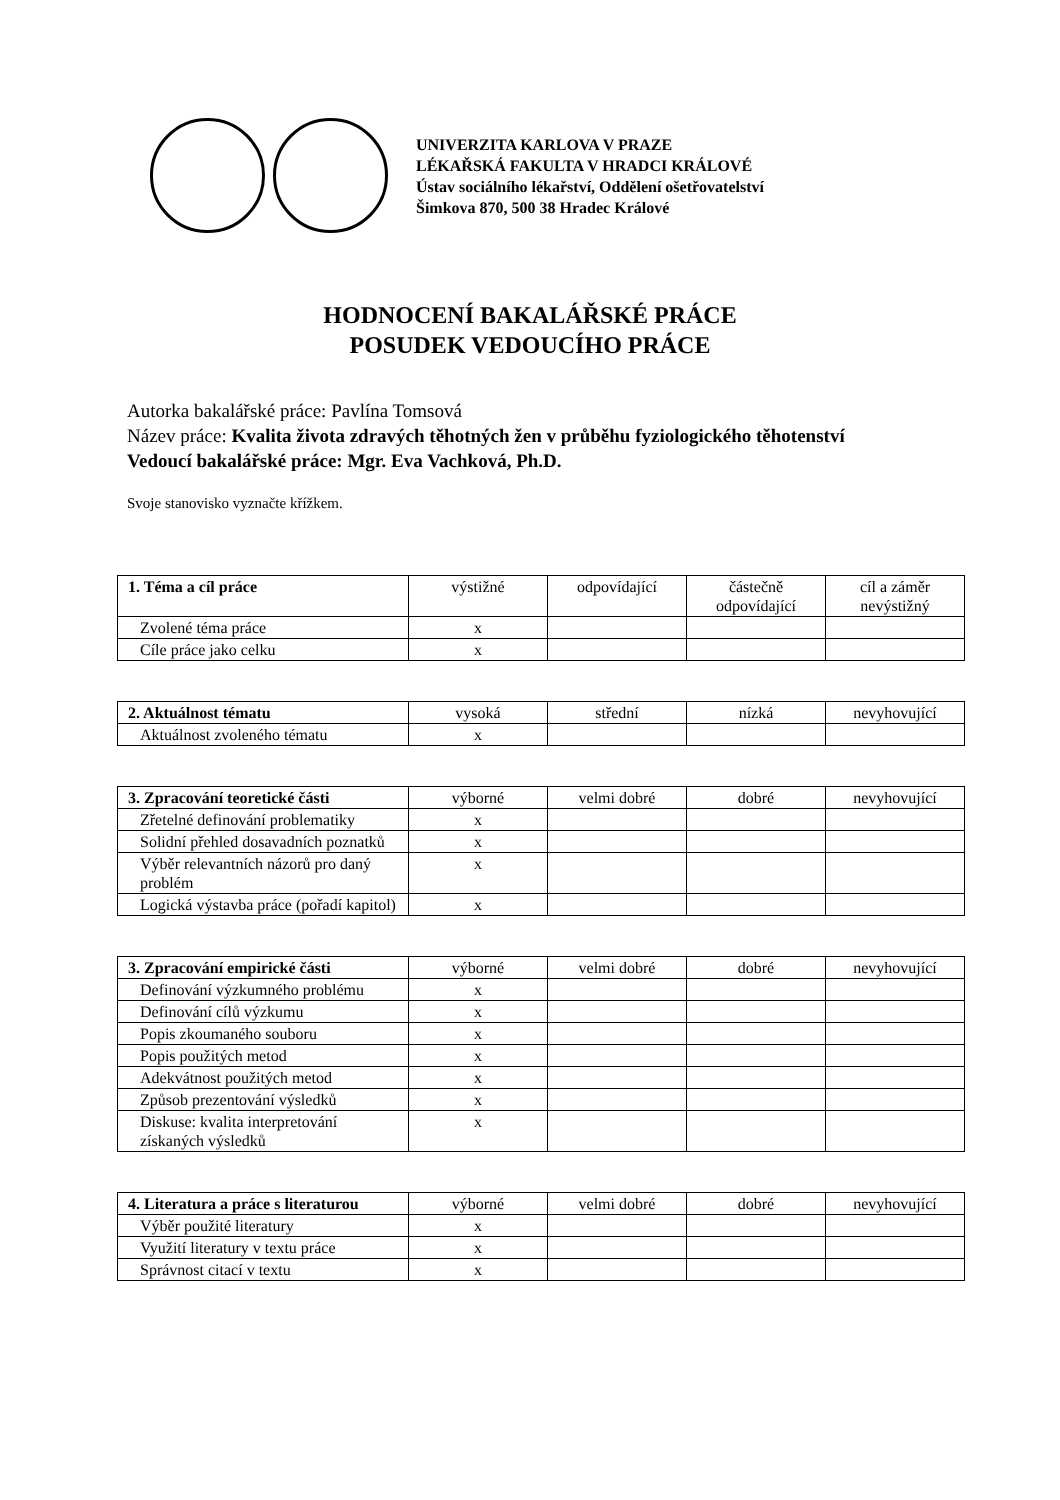UNIVERZITA KARLOVA V PRAZE
LÉKAŘSKÁ FAKULTA V HRADCI KRÁLOVÉ
Ústav sociálního lékařství, Oddělení ošetřovatelství
Šimkova 870, 500 38 Hradec Králové
HODNOCENÍ BAKALÁŘSKÉ PRÁCE
POSUDEK VEDOUCÍHO PRÁCE
Autorka bakalářské práce: Pavlína Tomsová
Název práce: Kvalita života zdravých těhotných žen v průběhu fyziologického těhotenství
Vedoucí bakalářské práce: Mgr. Eva Vachková, Ph.D.
Svoje stanovisko vyznačte křížkem.
| 1. Téma a cíl práce | výstižné | odpovídající | částečně odpovídající | cíl a záměr nevýstižný |
| --- | --- | --- | --- | --- |
| Zvolené téma práce | x | | | |
| Cíle práce jako celku | x | | | |
| 2. Aktuálnost tématu | vysoká | střední | nízká | nevyhovující |
| --- | --- | --- | --- | --- |
| Aktuálnost zvoleného tématu | x | | | |
| 3. Zpracování teoretické části | výborné | velmi dobré | dobré | nevyhovující |
| --- | --- | --- | --- | --- |
| Zřetelné definování problematiky | x | | | |
| Solidní přehled dosavadních poznatků | x | | | |
| Výběr relevantních názorů pro daný problém | x | | | |
| Logická výstavba práce (pořadí kapitol) | x | | | |
| 3. Zpracování empirické části | výborné | velmi dobré | dobré | nevyhovující |
| --- | --- | --- | --- | --- |
| Definování výzkumného problému | x | | | |
| Definování cílů výzkumu | x | | | |
| Popis zkoumaného souboru | x | | | |
| Popis použitých metod | x | | | |
| Adekvátnost použitých metod | x | | | |
| Způsob prezentování výsledků | x | | | |
| Diskuse: kvalita interpretování získaných výsledků | x | | | |
| 4. Literatura a práce s literaturou | výborné | velmi dobré | dobré | nevyhovující |
| --- | --- | --- | --- | --- |
| Výběr použité literatury | x | | | |
| Využití literatury v textu práce | x | | | |
| Správnost citací v textu | x | | | |